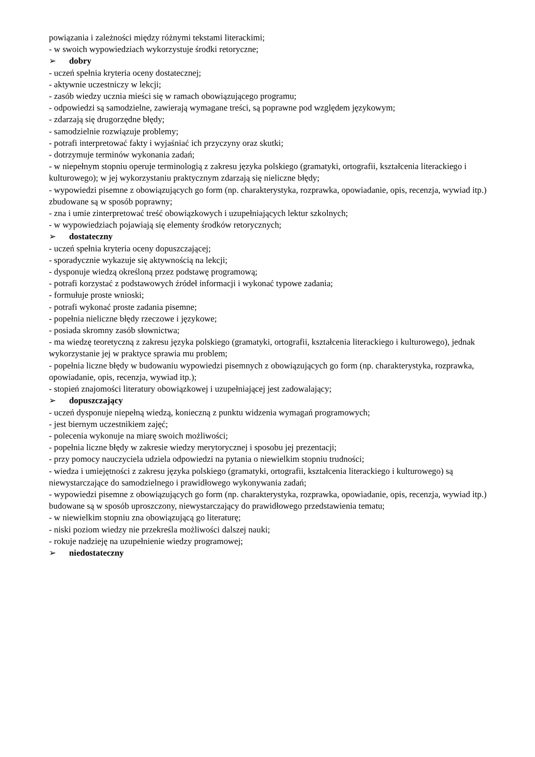powiązania i zależności między różnymi tekstami literackimi;
- w swoich wypowiedziach wykorzystuje środki retoryczne;
➢ dobry
- uczeń spełnia kryteria oceny dostatecznej;
- aktywnie uczestniczy w lekcji;
- zasób wiedzy ucznia mieści się w ramach obowiązującego programu;
- odpowiedzi są samodzielne, zawierają wymagane treści, są poprawne pod względem językowym;
- zdarzają się drugorzędne błędy;
- samodzielnie rozwiązuje problemy;
- potrafi interpretować fakty i wyjaśniać ich przyczyny oraz skutki;
- dotrzymuje terminów wykonania zadań;
- w niepełnym stopniu operuje terminologią z zakresu języka polskiego (gramatyki, ortografii, kształcenia literackiego i kulturowego); w jej wykorzystaniu praktycznym zdarzają się nieliczne błędy;
- wypowiedzi pisemne z obowiązujących go form (np. charakterystyka, rozprawka, opowiadanie, opis, recenzja, wywiad itp.) zbudowane są w sposób poprawny;
- zna i umie zinterpretować treść obowiązkowych i uzupełniających lektur szkolnych;
- w wypowiedziach pojawiają się elementy środków retorycznych;
➢ dostateczny
- uczeń spełnia kryteria oceny dopuszczającej;
- sporadycznie wykazuje się aktywnością na lekcji;
- dysponuje wiedzą określoną przez podstawę programową;
- potrafi korzystać z podstawowych źródeł informacji i wykonać typowe zadania;
- formułuje proste wnioski;
- potrafi wykonać proste zadania pisemne;
- popełnia nieliczne błędy rzeczowe i językowe;
- posiada skromny zasób słownictwa;
- ma wiedzę teoretyczną z zakresu języka polskiego (gramatyki, ortografii, kształcenia literackiego i kulturowego), jednak wykorzystanie jej w praktyce sprawia mu problem;
- popełnia liczne błędy w budowaniu wypowiedzi pisemnych z obowiązujących go form (np. charakterystyka, rozprawka, opowiadanie, opis, recenzja, wywiad itp.);
- stopień znajomości literatury obowiązkowej i uzupełniającej jest zadowalający;
➢ dopuszczający
- uczeń dysponuje niepełną wiedzą, konieczną z punktu widzenia wymagań programowych;
- jest biernym uczestnikiem zajęć;
- polecenia wykonuje na miarę swoich możliwości;
- popełnia liczne błędy w zakresie wiedzy merytorycznej i sposobu jej prezentacji;
- przy pomocy nauczyciela udziela odpowiedzi na pytania o niewielkim stopniu trudności;
- wiedza i umiejętności z zakresu języka polskiego (gramatyki, ortografii, kształcenia literackiego i kulturowego) są niewystarczające do samodzielnego i prawidłowego wykonywania zadań;
- wypowiedzi pisemne z obowiązujących go form (np. charakterystyka, rozprawka, opowiadanie, opis, recenzja, wywiad itp.) budowane są w sposób uproszczony, niewystarczający do prawidłowego przedstawienia tematu;
- w niewielkim stopniu zna obowiązującą go literaturę;
- niski poziom wiedzy nie przekreśla możliwości dalszej nauki;
- rokuje nadzieję na uzupełnienie wiedzy programowej;
➢ niedostateczny